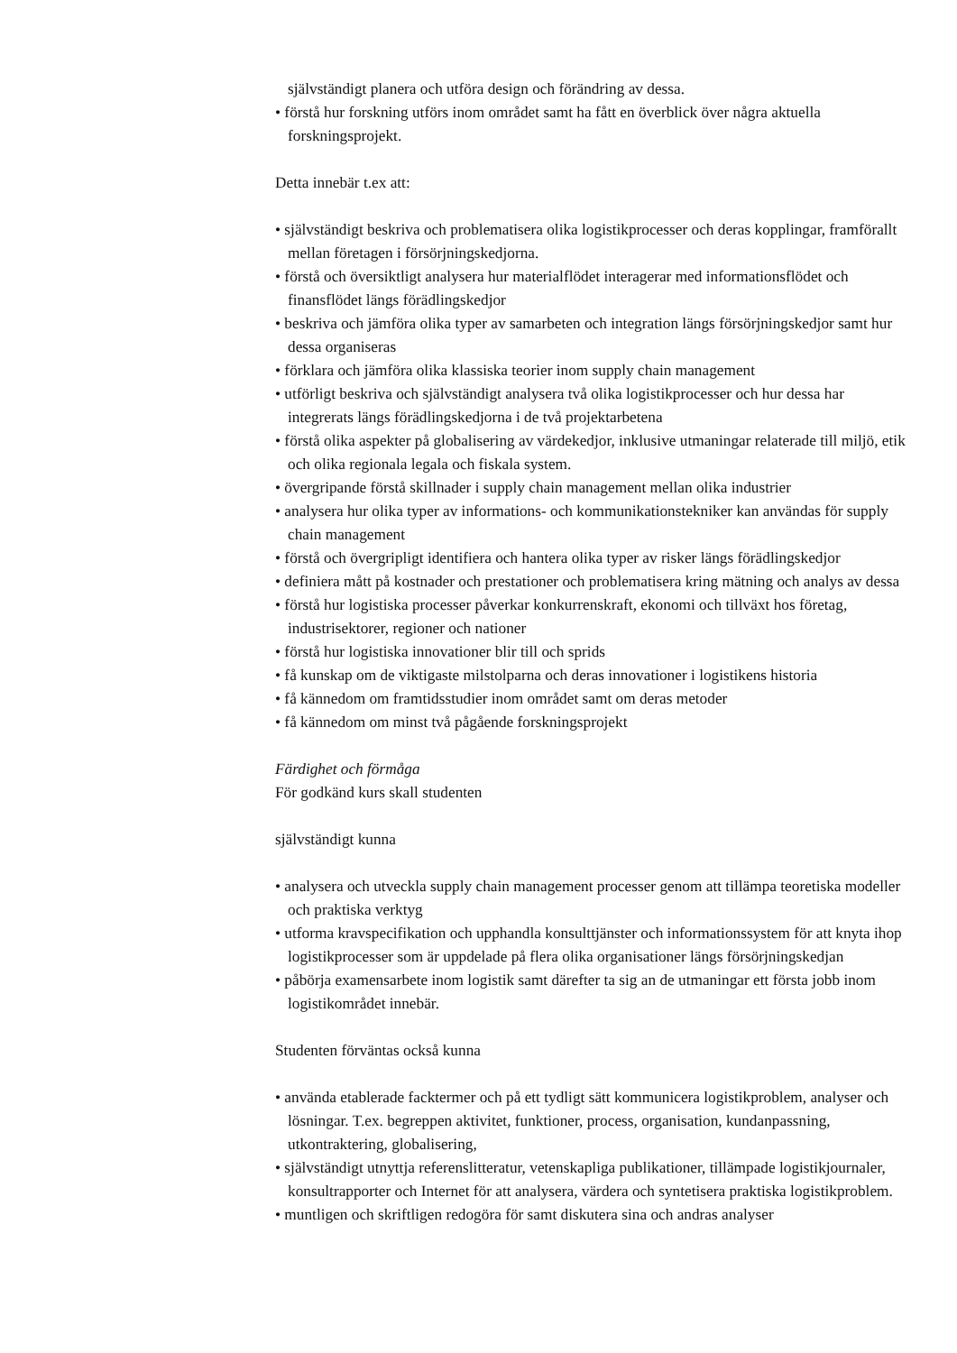självständigt planera och utföra design och förändring av dessa.
• förstå hur forskning utförs inom området samt ha fått en överblick över några aktuella forskningsprojekt.
Detta innebär t.ex att:
• självständigt beskriva och problematisera olika logistikprocesser och deras kopplingar, framförallt mellan företagen i försörjningskedjorna.
• förstå och översiktligt analysera hur materialflödet interagerar med informationsflödet och finansflödet längs förädlingskedjor
• beskriva och jämföra olika typer av samarbeten och integration längs försörjningskedjor samt hur dessa organiseras
• förklara och jämföra olika klassiska teorier inom supply chain management
• utförligt beskriva och självständigt analysera två olika logistikprocesser och hur dessa har integrerats längs förädlingskedjorna i de två projektarbetena
• förstå olika aspekter på globalisering av värdekedjor, inklusive utmaningar relaterade till miljö, etik och olika regionala legala och fiskala system.
• övergripande förstå skillnader i supply chain management mellan olika industrier
• analysera hur olika typer av informations- och kommunikationstekniker kan användas för supply chain management
• förstå och övergripligt identifiera och hantera olika typer av risker längs förädlingskedjor
• definiera mått på kostnader och prestationer och problematisera kring mätning och analys av dessa
• förstå hur logistiska processer påverkar konkurrenskraft, ekonomi och tillväxt hos företag, industrisektorer, regioner och nationer
• förstå hur logistiska innovationer blir till och sprids
• få kunskap om de viktigaste milstolparna och deras innovationer i logistikens historia
• få kännedom om framtidsstudier inom området samt om deras metoder
• få kännedom om minst två pågående forskningsprojekt
Färdighet och förmåga
För godkänd kurs skall studenten
självständigt kunna
• analysera och utveckla supply chain management processer genom att tillämpa teoretiska modeller och praktiska verktyg
• utforma kravspecifikation och upphandla konsulttjänster och informationssystem för att knyta ihop logistikprocesser som är uppdelade på flera olika organisationer längs försörjningskedjan
• påbörja examensarbete inom logistik samt därefter ta sig an de utmaningar ett första jobb inom logistikområdet innebär.
Studenten förväntas också kunna
• använda etablerade facktermer och på ett tydligt sätt kommunicera logistikproblem, analyser och lösningar. T.ex. begreppen aktivitet, funktioner, process, organisation, kundanpassning, utkontraktering, globalisering,
• självständigt utnyttja referenslitteratur, vetenskapliga publikationer, tillämpade logistikjournaler, konsultrapporter och Internet för att analysera, värdera och syntetisera praktiska logistikproblem.
• muntligen och skriftligen redogöra för samt diskutera sina och andras analyser